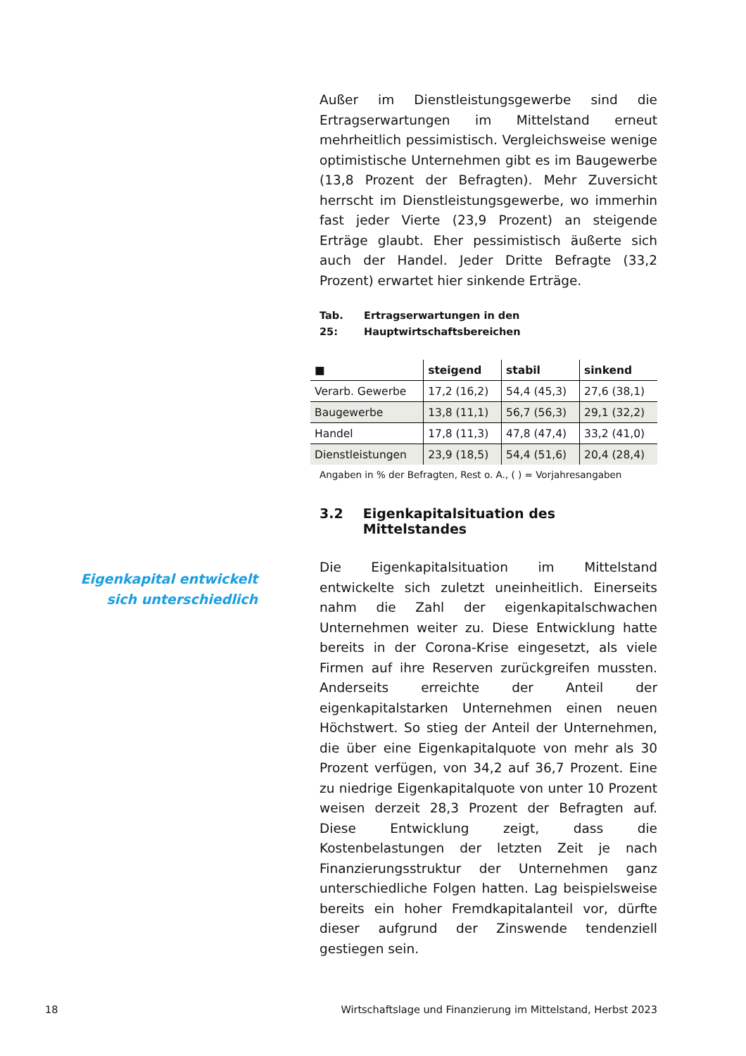Außer im Dienstleistungsgewerbe sind die Ertragserwartungen im Mittelstand erneut mehrheitlich pessimistisch. Vergleichsweise wenige optimistische Unternehmen gibt es im Baugewerbe (13,8 Prozent der Befragten). Mehr Zuversicht herrscht im Dienstleistungsgewerbe, wo immerhin fast jeder Vierte (23,9 Prozent) an steigende Erträge glaubt. Eher pessimistisch äußerte sich auch der Handel. Jeder Dritte Befragte (33,2 Prozent) erwartet hier sinkende Erträge.
Tab. 25: Ertragserwartungen in den Hauptwirtschaftsbereichen
| ■ | steigend | stabil | sinkend |
| --- | --- | --- | --- |
| Verarb. Gewerbe | 17,2 (16,2) | 54,4 (45,3) | 27,6 (38,1) |
| Baugewerbe | 13,8 (11,1) | 56,7 (56,3) | 29,1 (32,2) |
| Handel | 17,8 (11,3) | 47,8 (47,4) | 33,2 (41,0) |
| Dienstleistungen | 23,9 (18,5) | 54,4 (51,6) | 20,4 (28,4) |
Angaben in % der Befragten, Rest o. A., ( ) = Vorjahresangaben
3.2 Eigenkapitalsituation des Mittelstandes
Die Eigenkapitalsituation im Mittelstand entwickelte sich zuletzt uneinheitlich. Einerseits nahm die Zahl der eigenkapitalschwachen Unternehmen weiter zu. Diese Entwicklung hatte bereits in der Corona-Krise eingesetzt, als viele Firmen auf ihre Reserven zurückgreifen mussten. Anderseits erreichte der Anteil der eigenkapitalstarken Unternehmen einen neuen Höchstwert. So stieg der Anteil der Unternehmen, die über eine Eigenkapitalquote von mehr als 30 Prozent verfügen, von 34,2 auf 36,7 Prozent. Eine zu niedrige Eigenkapitalquote von unter 10 Prozent weisen derzeit 28,3 Prozent der Befragten auf. Diese Entwicklung zeigt, dass die Kostenbelastungen der letzten Zeit je nach Finanzierungsstruktur der Unternehmen ganz unterschiedliche Folgen hatten. Lag beispielsweise bereits ein hoher Fremdkapitalanteil vor, dürfte dieser aufgrund der Zinswende tendenziell gestiegen sein.
Eigenkapital entwickelt sich unterschiedlich
18 Wirtschaftslage und Finanzierung im Mittelstand, Herbst 2023